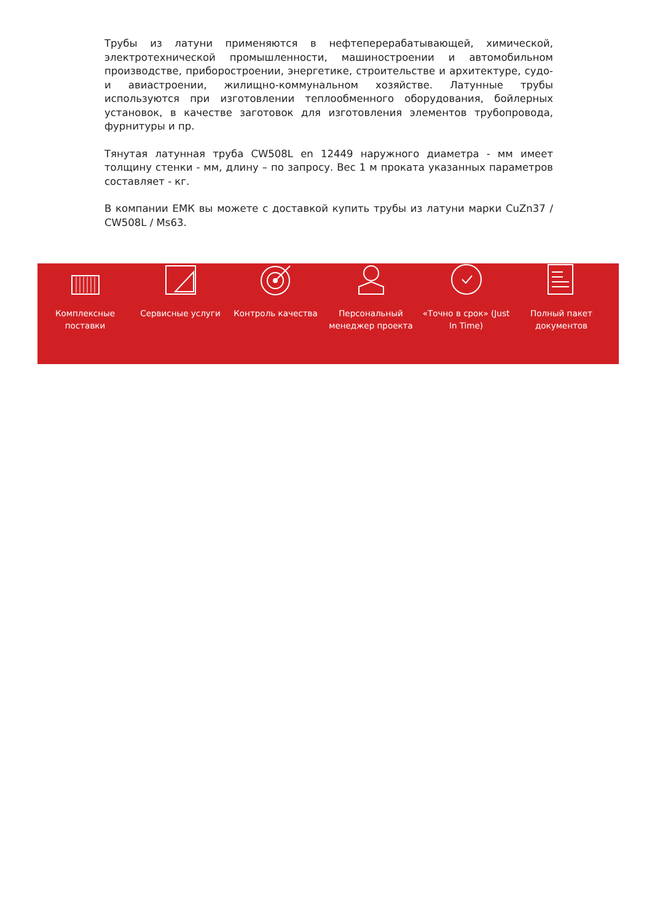Трубы из латуни применяются в нефтеперерабатывающей, химической, электротехнической промышленности, машиностроении и автомобильном производстве, приборостроении, энергетике, строительстве и архитектуре, судо- и авиастроении, жилищно-коммунальном хозяйстве. Латунные трубы используются при изготовлении теплообменного оборудования, бойлерных установок, в качестве заготовок для изготовления элементов трубопровода, фурнитуры и пр.
Тянутая латунная труба CW508L en 12449 наружного диаметра - мм имеет толщину стенки - мм, длину – по запросу. Вес 1 м проката указанных параметров составляет - кг.
В компании ЕМК вы можете с доставкой купить трубы из латуни марки CuZn37 / CW508L / Ms63.
Комплексные поставки
Сервисные услуги Контроль качества Персональный менеджер проекта
«Точно в срок» (Just In Time)
Полный пакет документов